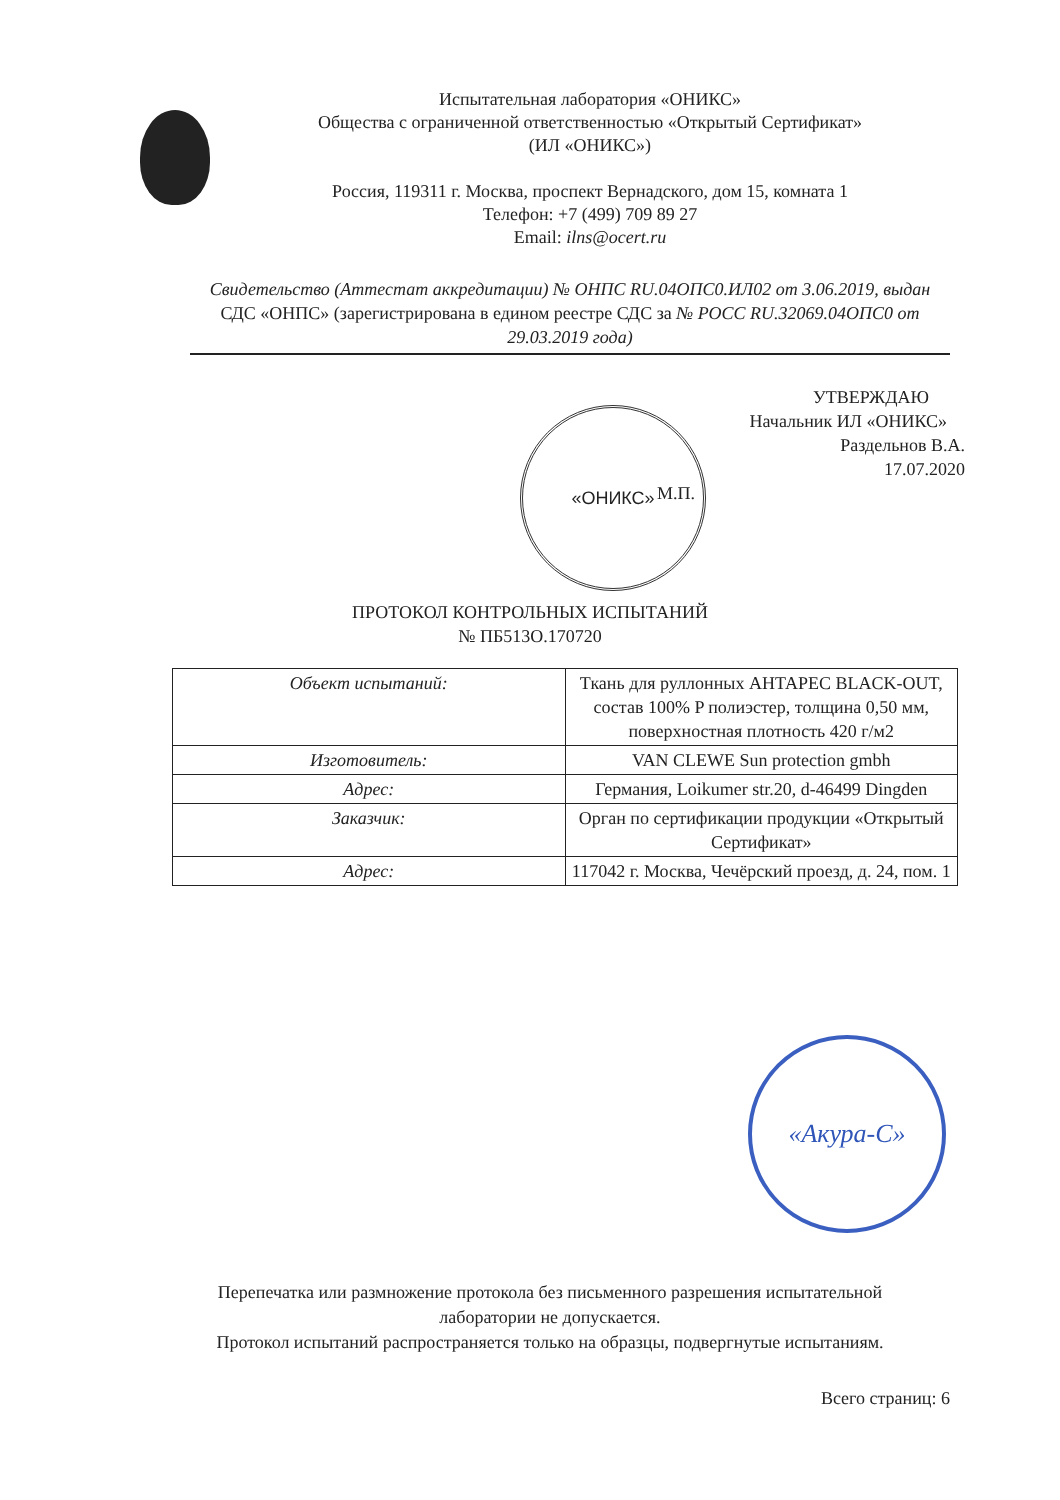Испытательная лаборатория «ОНИКС»
Общества с ограниченной ответственностью «Открытый Сертификат»
(ИЛ «ОНИКС»)
Россия, 119311 г. Москва, проспект Вернадского, дом 15, комната 1
Телефон: +7 (499) 709 89 27
Email: ilns@ocert.ru
Свидетельство (Аттестат аккредитации) № ОНПС RU.04ОПС0.ИЛ02 от 3.06.2019, выдан СДС «ОНПС» (зарегистрирована в едином реестре СДС за № РОСС RU.32069.04ОПС0 от 29.03.2019 года)
УТВЕРЖДАЮ
Начальник ИЛ «ОНИКС»
Раздельнов В.А.
17.07.2020
М.П.
«ОНИКС»
ПРОТОКОЛ КОНТРОЛЬНЫХ ИСПЫТАНИЙ
№ ПБ513О.170720
| Объект испытаний: | Ткань для руллонных АНТАРЕС BLACK-OUT, состав 100% P полиэстер, толщина 0,50 мм, поверхностная плотность 420 г/м2 |
| Изготовитель: | VAN CLEWE Sun protection gmbh |
| Адрес: | Германия, Loikumer str.20, d-46499 Dingden |
| Заказчик: | Орган по сертификации продукции «Открытый Сертификат» |
| Адрес: | 117042 г. Москва, Чечёрский проезд, д. 24, пом. 1 |
«Акура-С»
Перепечатка или размножение протокола без письменного разрешения испытательной лаборатории не допускается.
Протокол испытаний распространяется только на образцы, подвергнутые испытаниям.
Всего страниц: 6